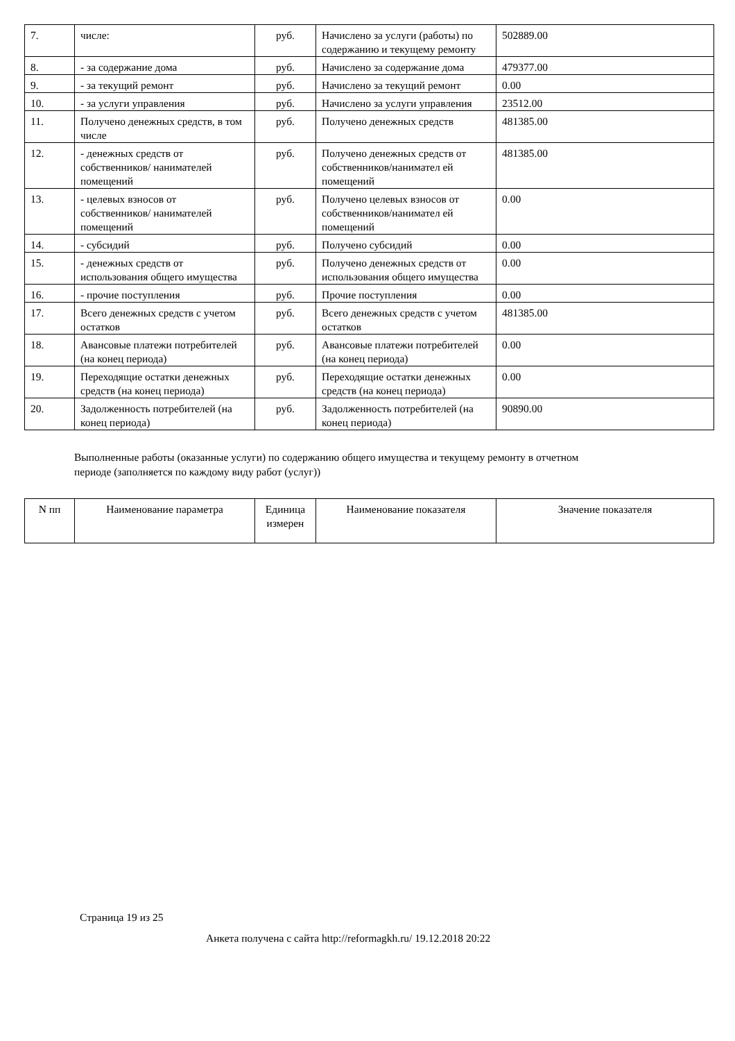| 7. | числе: | руб. | Начислено за услуги (работы) по содержанию и текущему ремонту | 502889.00 |
| 8. | - за содержание дома | руб. | Начислено за содержание дома | 479377.00 |
| 9. | - за текущий ремонт | руб. | Начислено за текущий ремонт | 0.00 |
| 10. | - за услуги управления | руб. | Начислено за услуги управления | 23512.00 |
| 11. | Получено денежных средств, в том числе | руб. | Получено денежных средств | 481385.00 |
| 12. | - денежных средств от собственников/ нанимателей помещений | руб. | Получено денежных средств от собственников/нанимател ей помещений | 481385.00 |
| 13. | - целевых взносов от собственников/ нанимателей помещений | руб. | Получено целевых взносов от собственников/нанимател ей помещений | 0.00 |
| 14. | - субсидий | руб. | Получено субсидий | 0.00 |
| 15. | - денежных средств от использования общего имущества | руб. | Получено денежных средств от использования общего имущества | 0.00 |
| 16. | - прочие поступления | руб. | Прочие поступления | 0.00 |
| 17. | Всего денежных средств с учетом остатков | руб. | Всего денежных средств с учетом остатков | 481385.00 |
| 18. | Авансовые платежи потребителей (на конец периода) | руб. | Авансовые платежи потребителей (на конец периода) | 0.00 |
| 19. | Переходящие остатки денежных средств (на конец периода) | руб. | Переходящие остатки денежных средств (на конец периода) | 0.00 |
| 20. | Задолженность потребителей (на конец периода) | руб. | Задолженность потребителей (на конец периода) | 90890.00 |
Выполненные работы (оказанные услуги) по содержанию общего имущества и текущему ремонту в отчетном периоде (заполняется по каждому виду работ (услуг))
| N пп | Наименование параметра | Единица измерен | Наименование показателя | Значение показателя |
| --- | --- | --- | --- | --- |
Страница 19 из 25
Анкета получена с сайта http://reformagkh.ru/ 19.12.2018 20:22